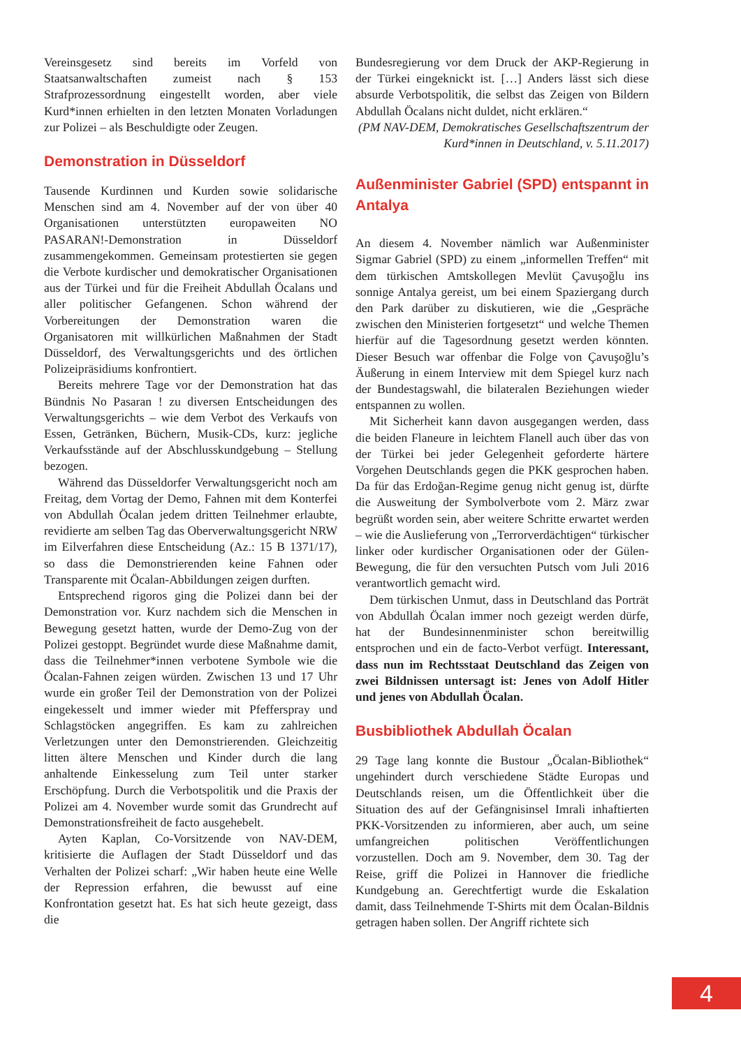Vereinsgesetz sind bereits im Vorfeld von Staatsanwaltschaften zumeist nach § 153 Strafprozessordnung eingestellt worden, aber viele Kurd*innen erhielten in den letzten Monaten Vorladungen zur Polizei – als Beschuldigte oder Zeugen.
Demonstration in Düsseldorf
Tausende Kurdinnen und Kurden sowie solidarische Menschen sind am 4. November auf der von über 40 Organisationen unterstützten europaweiten NO PASARAN!-Demonstration in Düsseldorf zusammengekommen. Gemeinsam protestierten sie gegen die Verbote kurdischer und demokratischer Organisationen aus der Türkei und für die Freiheit Abdullah Öcalans und aller politischer Gefangenen. Schon während der Vorbereitungen der Demonstration waren die Organisatoren mit willkürlichen Maßnahmen der Stadt Düsseldorf, des Verwaltungsgerichts und des örtlichen Polizeipräsidiums konfrontiert.
Bereits mehrere Tage vor der Demonstration hat das Bündnis No Pasaran ! zu diversen Entscheidungen des Verwaltungsgerichts – wie dem Verbot des Verkaufs von Essen, Getränken, Büchern, Musik-CDs, kurz: jegliche Verkaufsstände auf der Abschlusskundgebung – Stellung bezogen.
Während das Düsseldorfer Verwaltungsgericht noch am Freitag, dem Vortag der Demo, Fahnen mit dem Konterfei von Abdullah Öcalan jedem dritten Teilnehmer erlaubte, revidierte am selben Tag das Oberverwaltungsgericht NRW im Eilverfahren diese Entscheidung (Az.: 15 B 1371/17), so dass die Demonstrierenden keine Fahnen oder Transparente mit Öcalan-Abbildungen zeigen durften.
Entsprechend rigoros ging die Polizei dann bei der Demonstration vor. Kurz nachdem sich die Menschen in Bewegung gesetzt hatten, wurde der Demo-Zug von der Polizei gestoppt. Begründet wurde diese Maßnahme damit, dass die Teilnehmer*innen verbotene Symbole wie die Öcalan-Fahnen zeigen würden. Zwischen 13 und 17 Uhr wurde ein großer Teil der Demonstration von der Polizei eingekesselt und immer wieder mit Pfefferspray und Schlagstöcken angegriffen. Es kam zu zahlreichen Verletzungen unter den Demonstrierenden. Gleichzeitig litten ältere Menschen und Kinder durch die lang anhaltende Einkesselung zum Teil unter starker Erschöpfung. Durch die Verbotspolitik und die Praxis der Polizei am 4. November wurde somit das Grundrecht auf Demonstrationsfreiheit de facto ausgehebelt.
Ayten Kaplan, Co-Vorsitzende von NAV-DEM, kritisierte die Auflagen der Stadt Düsseldorf und das Verhalten der Polizei scharf: „Wir haben heute eine Welle der Repression erfahren, die bewusst auf eine Konfrontation gesetzt hat. Es hat sich heute gezeigt, dass die
Bundesregierung vor dem Druck der AKP-Regierung in der Türkei eingeknickt ist. […] Anders lässt sich diese absurde Verbotspolitik, die selbst das Zeigen von Bildern Abdullah Öcalans nicht duldet, nicht erklären.“
(PM NAV-DEM, Demokratisches Gesellschaftszentrum der Kurd*innen in Deutschland, v. 5.11.2017)
Außenminister Gabriel (SPD) entspannt in Antalya
An diesem 4. November nämlich war Außenminister Sigmar Gabriel (SPD) zu einem „informellen Treffen“ mit dem türkischen Amtskollegen Mevlüt Çavuşoğlu ins sonnige Antalya gereist, um bei einem Spaziergang durch den Park darüber zu diskutieren, wie die „Gespräche zwischen den Ministerien fortgesetzt“ und welche Themen hierfür auf die Tagesordnung gesetzt werden könnten. Dieser Besuch war offenbar die Folge von Çavuşoğlu’s Äußerung in einem Interview mit dem Spiegel kurz nach der Bundestagswahl, die bilateralen Beziehungen wieder entspannen zu wollen.
Mit Sicherheit kann davon ausgegangen werden, dass die beiden Flaneure in leichtem Flanell auch über das von der Türkei bei jeder Gelegenheit geforderte härtere Vorgehen Deutschlands gegen die PKK gesprochen haben. Da für das Erdoğan-Regime genug nicht genug ist, dürfte die Ausweitung der Symbolverbote vom 2. März zwar begrüßt worden sein, aber weitere Schritte erwartet werden – wie die Auslieferung von „Terrorverdächtigen“ türkischer linker oder kurdischer Organisationen oder der Gülen-Bewegung, die für den versuchten Putsch vom Juli 2016 verantwortlich gemacht wird.
Dem türkischen Unmut, dass in Deutschland das Porträt von Abdullah Öcalan immer noch gezeigt werden dürfe, hat der Bundesinnenminister schon bereitwillig entsprochen und ein de facto-Verbot verfügt. Interessant, dass nun im Rechtsstaat Deutschland das Zeigen von zwei Bildnissen untersagt ist: Jenes von Adolf Hitler und jenes von Abdullah Öcalan.
Busbibliothek Abdullah Öcalan
29 Tage lang konnte die Bustour „Öcalan-Bibliothek“ ungehindert durch verschiedene Städte Europas und Deutschlands reisen, um die Öffentlichkeit über die Situation des auf der Gefängnisinsel Imrali inhaftierten PKK-Vorsitzenden zu informieren, aber auch, um seine umfangreichen politischen Veröffentlichungen vorzustellen. Doch am 9. November, dem 30. Tag der Reise, griff die Polizei in Hannover die friedliche Kundgebung an. Gerechtfertigt wurde die Eskalation damit, dass Teilnehmende T-Shirts mit dem Öcalan-Bildnis getragen haben sollen. Der Angriff richtete sich
4